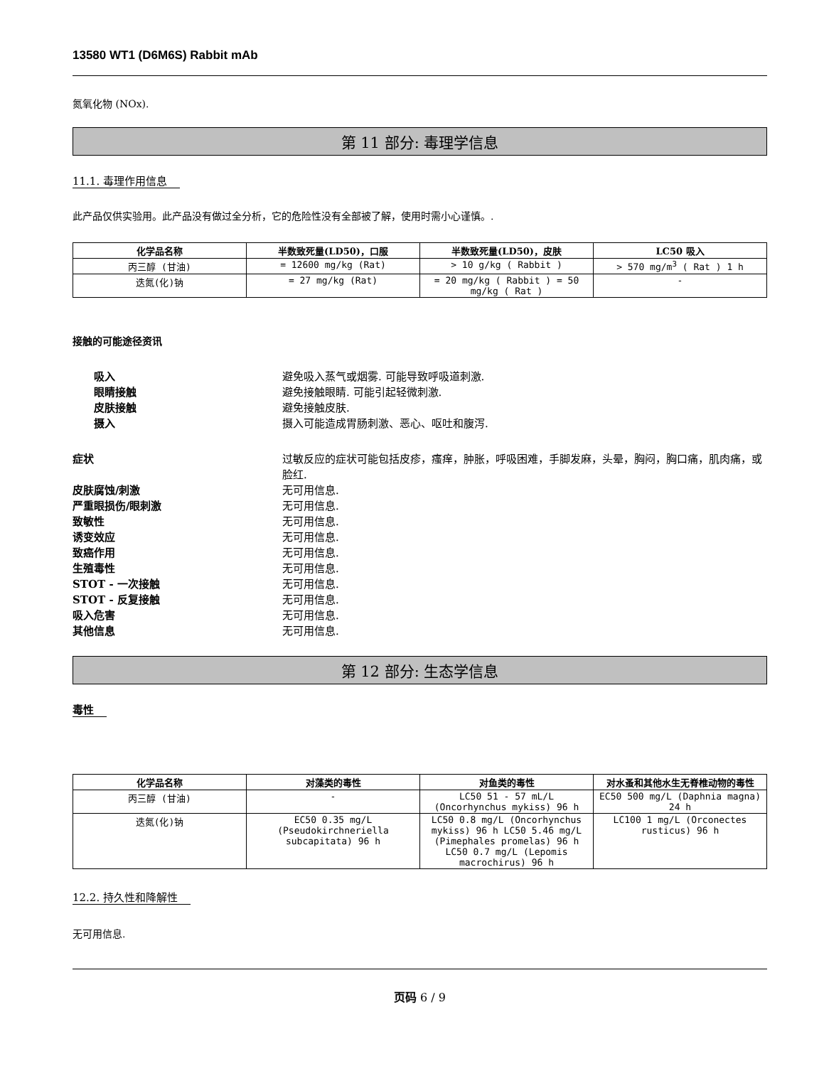13580 WT1 (D6M6S) Rabbit mAb
氮氧化物 (NOx).
第 11 部分: 毒理学信息
11.1. 毒理作用信息
此产品仅供实验用。此产品没有做过全分析，它的危险性没有全部被了解，使用时需小心谨慎。.
| 化学品名称 | 半数致死量(LD50)，口服 | 半数致死量(LD50)，皮肤 | LC50 吸入 |
| --- | --- | --- | --- |
| 丙三醇 (甘油) | = 12600 mg/kg (Rat) | > 10 g/kg ( Rabbit ) | > 570 mg/m<sup>3</sup> ( Rat ) 1 h |
| 迭氮(化)钠 | = 27 mg/kg (Rat) | = 20 mg/kg ( Rabbit ) = 50 mg/kg ( Rat ) | - |
接触的可能途径资讯
吸入 避免吸入蒸气或烟雾. 可能导致呼吸道刺激.
眼睛接触 避免接触眼睛. 可能引起轻微刺激.
皮肤接触 避免接触皮肤.
摄入 摄入可能造成胃肠刺激、恶心、呕吐和腹泻.
症状 过敏反应的症状可能包括皮疹，瘙痒，肿胀，呼吸困难，手脚发麻，头晕，胸闷，胸口痛，肌肉痛，或脸红.
皮肤腐蚀/刺激 无可用信息.
严重眼损伤/眼刺激 无可用信息.
致敏性 无可用信息.
诱变效应 无可用信息.
致癌作用 无可用信息.
生殖毒性 无可用信息.
STOT - 一次接触 无可用信息.
STOT - 反复接触 无可用信息.
吸入危害 无可用信息.
其他信息 无可用信息.
第 12 部分: 生态学信息
毒性
| 化学品名称 | 对藻类的毒性 | 对鱼类的毒性 | 对水蚤和其他水生无脊椎动物的毒性 |
| --- | --- | --- | --- |
| 丙三醇 (甘油) | - | LC50 51 - 57 mL/L (Oncorhynchus mykiss) 96 h | EC50 500 mg/L (Daphnia magna) 24 h |
| 迭氮(化)钠 | EC50 0.35 mg/L (Pseudokirchneriella subcapitata) 96 h | LC50 0.8 mg/L (Oncorhynchus mykiss) 96 h LC50 5.46 mg/L (Pimephales promelas) 96 h LC50 0.7 mg/L (Lepomis macrochirus) 96 h | LC100 1 mg/L (Orconectes rusticus) 96 h |
12.2. 持久性和降解性
无可用信息.
页码 6 / 9